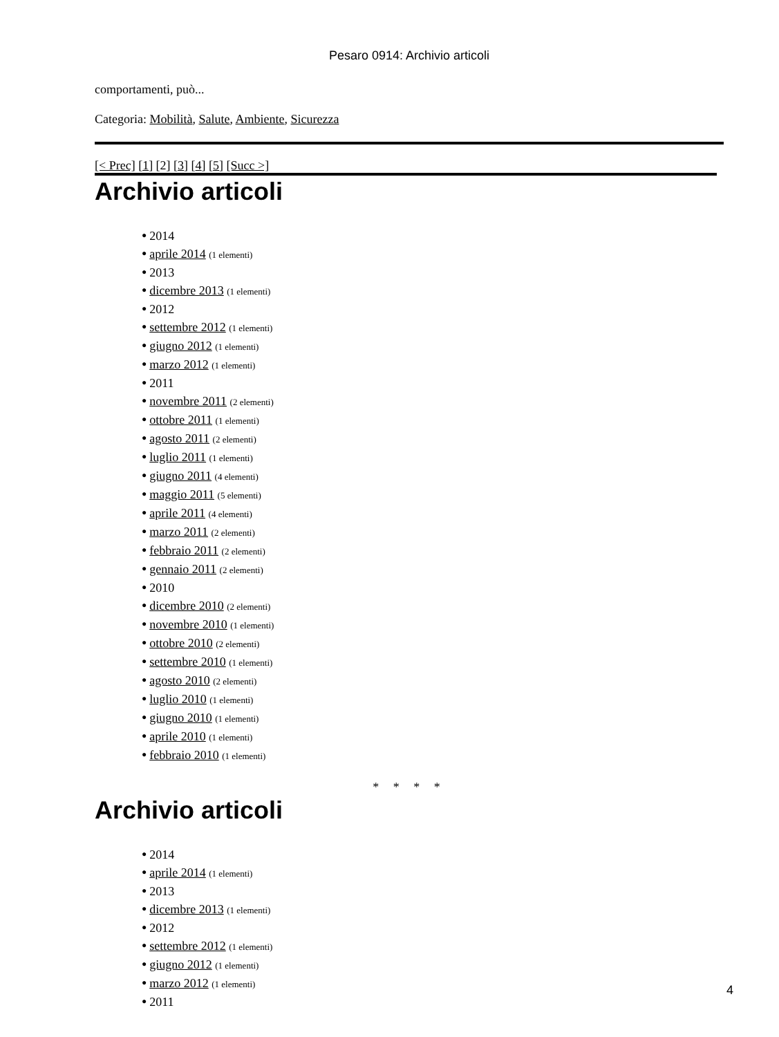Pesaro 0914: Archivio articoli
comportamenti, può...
Categoria: Mobilità, Salute, Ambiente, Sicurezza
[< Prec] [1] [2] [3] [4] [5] [Succ >]
Archivio articoli
● 2014
● aprile 2014 (1 elementi)
● 2013
● dicembre 2013 (1 elementi)
● 2012
● settembre 2012 (1 elementi)
● giugno 2012 (1 elementi)
● marzo 2012 (1 elementi)
● 2011
● novembre 2011 (2 elementi)
● ottobre 2011 (1 elementi)
● agosto 2011 (2 elementi)
● luglio 2011 (1 elementi)
● giugno 2011 (4 elementi)
● maggio 2011 (5 elementi)
● aprile 2011 (4 elementi)
● marzo 2011 (2 elementi)
● febbraio 2011 (2 elementi)
● gennaio 2011 (2 elementi)
● 2010
● dicembre 2010 (2 elementi)
● novembre 2010 (1 elementi)
● ottobre 2010 (2 elementi)
● settembre 2010 (1 elementi)
● agosto 2010 (2 elementi)
● luglio 2010 (1 elementi)
● giugno 2010 (1 elementi)
● aprile 2010 (1 elementi)
● febbraio 2010 (1 elementi)
* * * *
Archivio articoli
● 2014
● aprile 2014 (1 elementi)
● 2013
● dicembre 2013 (1 elementi)
● 2012
● settembre 2012 (1 elementi)
● giugno 2012 (1 elementi)
● marzo 2012 (1 elementi)
● 2011
4